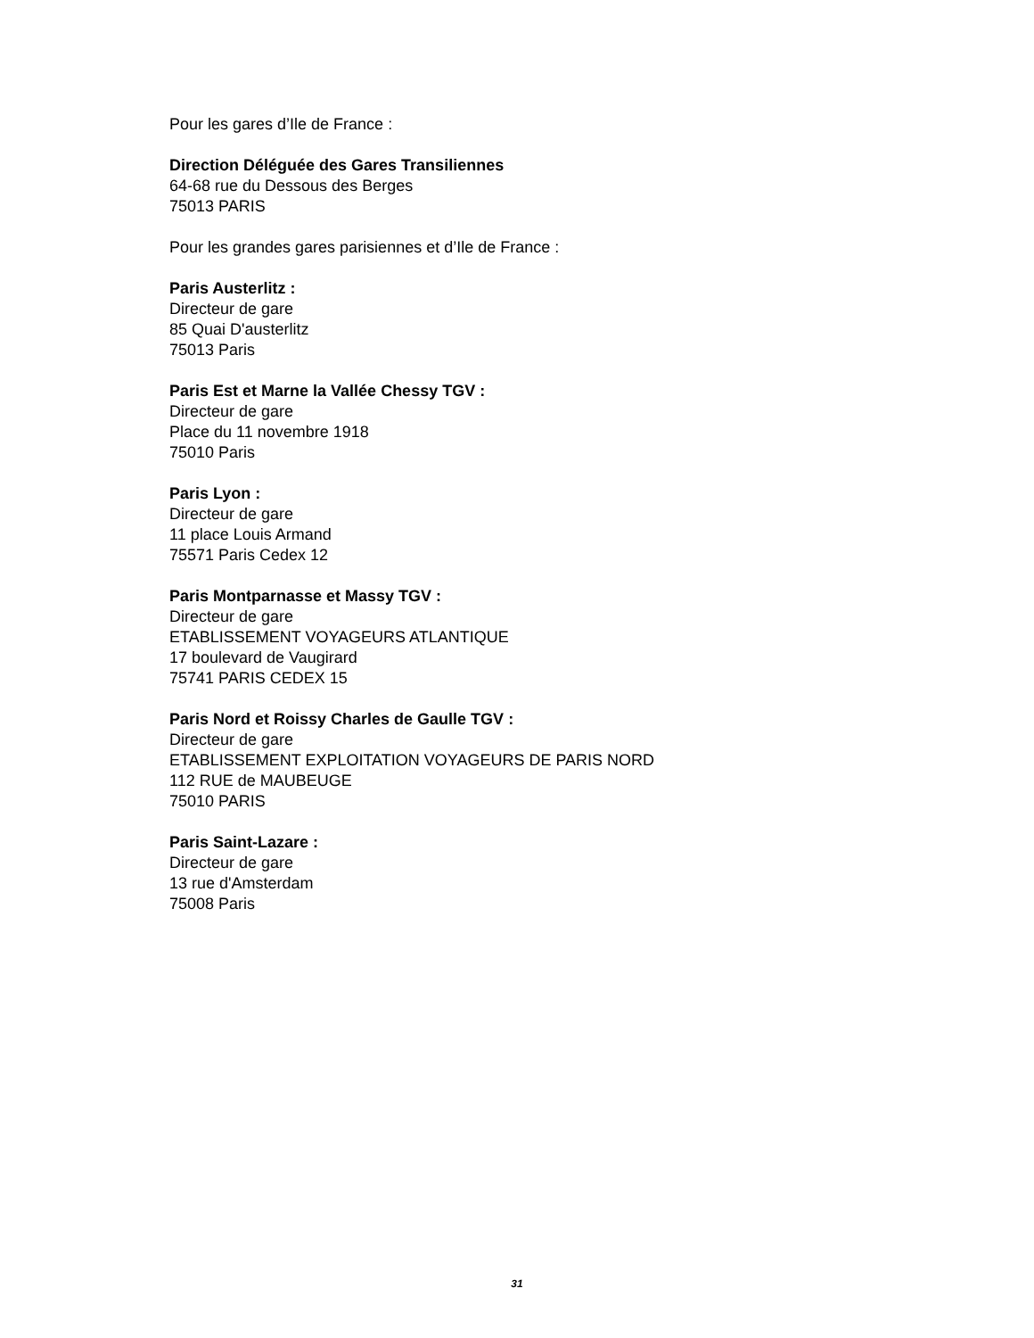Pour les gares d’Ile de France :
Direction Déléguée des Gares Transiliennes
64-68 rue du Dessous des Berges
75013 PARIS
Pour les grandes gares parisiennes et d’Ile de France :
Paris Austerlitz :
Directeur de gare
85 Quai D'austerlitz
75013 Paris
Paris Est et Marne la Vallée Chessy TGV :
Directeur de gare
Place du 11 novembre 1918
75010 Paris
Paris Lyon :
Directeur de gare
11 place Louis Armand
75571 Paris Cedex 12
Paris Montparnasse et Massy TGV :
Directeur de gare
ETABLISSEMENT VOYAGEURS ATLANTIQUE
17 boulevard de Vaugirard
75741 PARIS CEDEX 15
Paris Nord et Roissy Charles de Gaulle TGV :
Directeur de gare
ETABLISSEMENT EXPLOITATION VOYAGEURS DE PARIS NORD
112 RUE de MAUBEUGE
75010 PARIS
Paris Saint-Lazare :
Directeur de gare
13 rue d'Amsterdam
75008 Paris
31